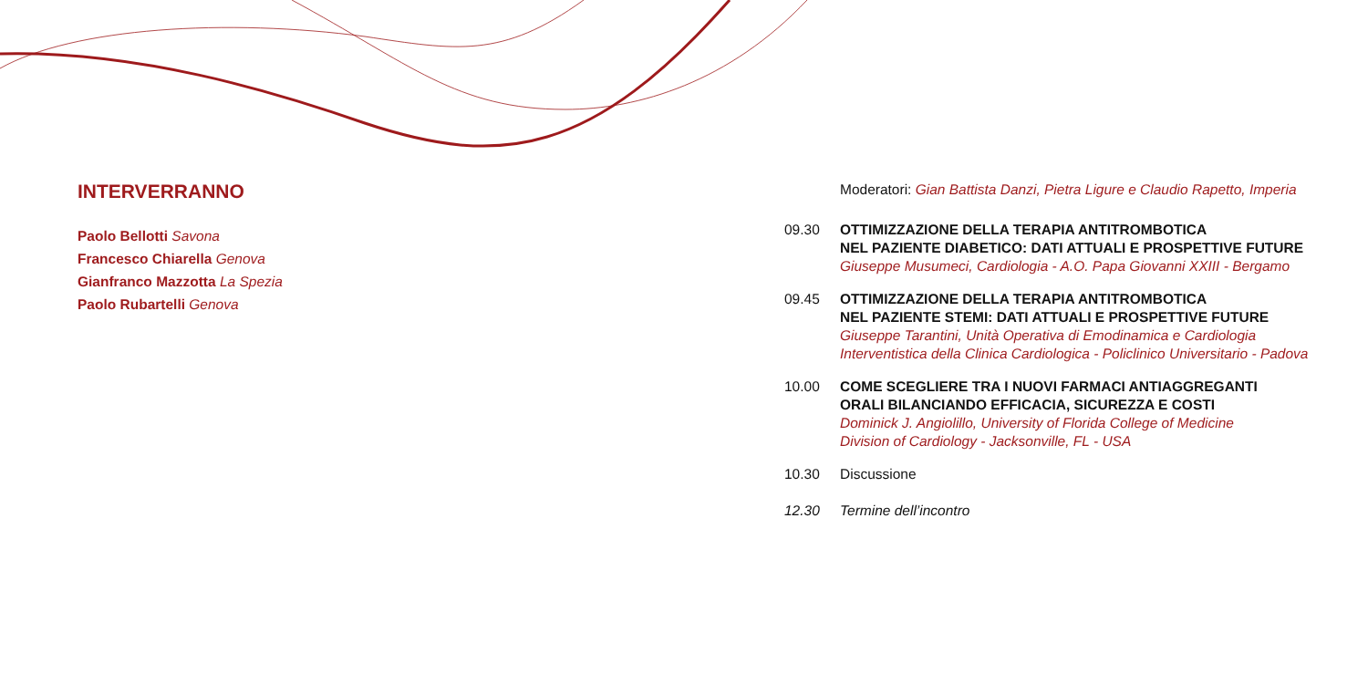INTERVERRANNO
Paolo Bellotti Savona
Francesco Chiarella Genova
Gianfranco Mazzotta La Spezia
Paolo Rubartelli Genova
Moderatori: Gian Battista Danzi, Pietra Ligure e Claudio Rapetto, Imperia
09.30 OTTIMIZZAZIONE DELLA TERAPIA ANTITROMBOTICA
NEL PAZIENTE DIABETICO: DATI ATTUALI E PROSPETTIVE FUTURE
Giuseppe Musumeci, Cardiologia - A.O. Papa Giovanni XXIII - Bergamo
09.45 OTTIMIZZAZIONE DELLA TERAPIA ANTITROMBOTICA
NEL PAZIENTE STEMI: DATI ATTUALI E PROSPETTIVE FUTURE
Giuseppe Tarantini, Unità Operativa di Emodinamica e Cardiologia
Interventistica della Clinica Cardiologica - Policlinico Universitario - Padova
10.00 COME SCEGLIERE TRA I NUOVI FARMACI ANTIAGGREGANTI
ORALI BILANCIANDO EFFICACIA, SICUREZZA E COSTI
Dominick J. Angiolillo, University of Florida College of Medicine
Division of Cardiology - Jacksonville, FL - USA
10.30 Discussione
12.30 Termine dell’incontro